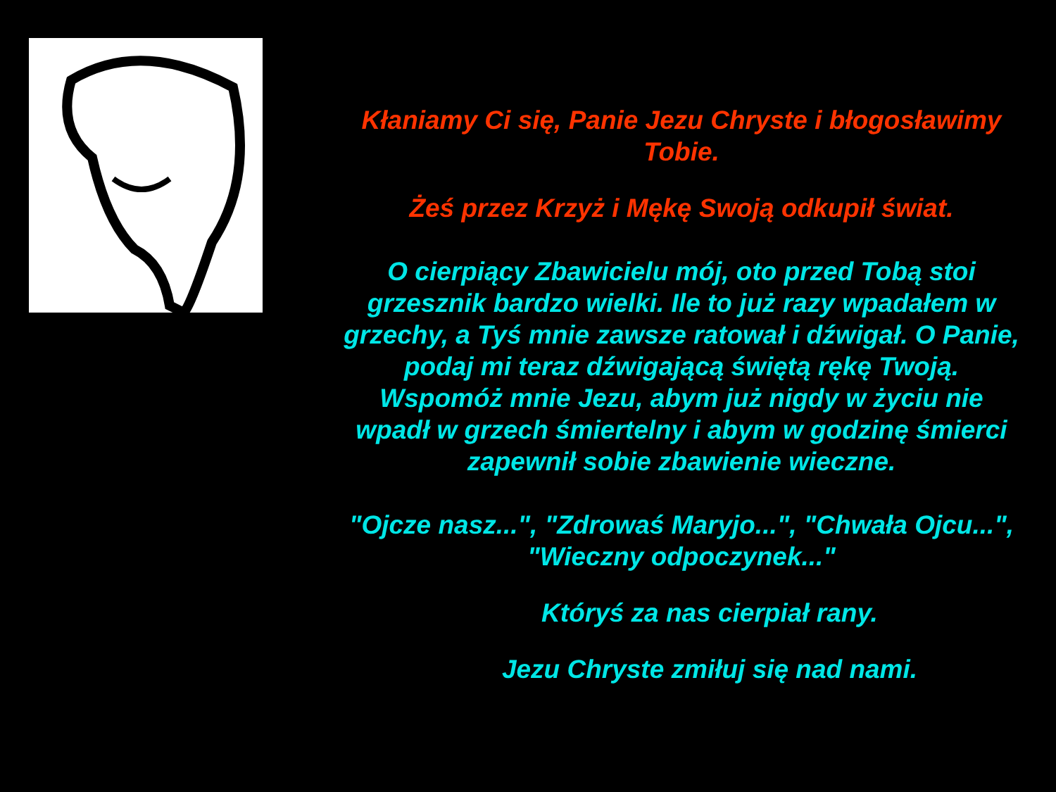Kłaniamy Ci się, Panie Jezu Chryste i błogosławimy Tobie.
Żeś przez Krzyż i Mękę Swoją odkupił świat.
O cierpiący Zbawicielu mój, oto przed Tobą stoi grzesznik bardzo wielki. Ile to już razy wpadałem w grzechy, a Tyś mnie zawsze ratował i dźwigał. O Panie, podaj mi teraz dźwigającą świętą rękę Twoją. Wspomóż mnie Jezu, abym już nigdy w życiu nie wpadł w grzech śmiertelny i abym w godzinę śmierci zapewnił sobie zbawienie wieczne.
"Ojcze nasz...", "Zdrowaś Maryjo...", "Chwała Ojcu...", "Wieczny odpoczynek..."
Któryś za nas cierpiał rany.
Jezu Chryste zmiłuj się nad nami.